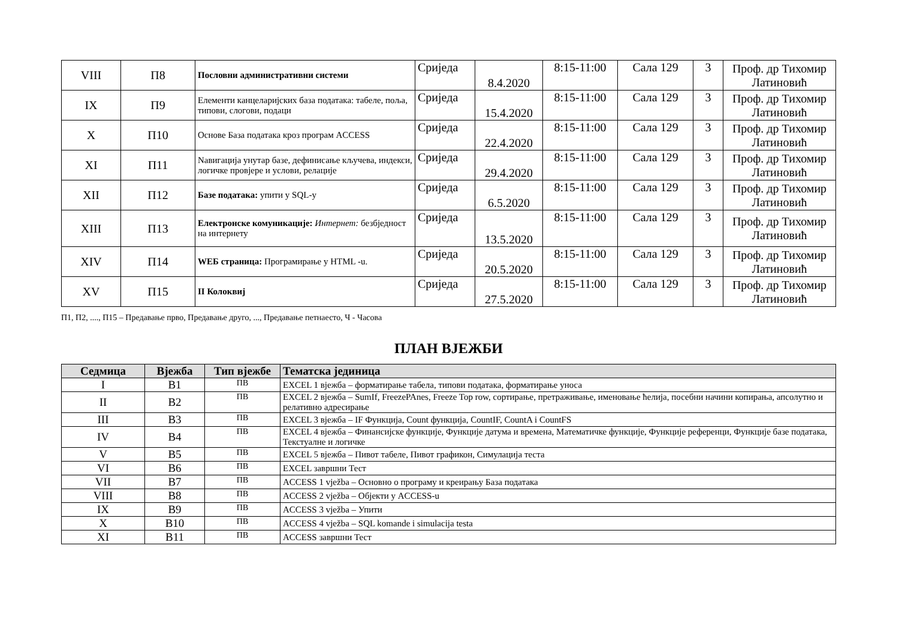| VIII | П8 | Пословни административни системи | Сриједа | 8.4.2020 | 8:15-11:00 | Сала 129 | 3 | Проф. др Тихомир Латиновић |
| IX | П9 | Елементи канцеларијских база података: табеле, поља, типови, слогови, подаци | Сриједа | 15.4.2020 | 8:15-11:00 | Сала 129 | 3 | Проф. др Тихомир Латиновић |
| X | П10 | Основе База података кроз програм ACCESS | Сриједа | 22.4.2020 | 8:15-11:00 | Сала 129 | 3 | Проф. др Тихомир Латиновић |
| XI | П11 | Nавигација унутар базе, дефинисање кључева, индекси, логичке провјере и услови, релације | Сриједа | 29.4.2020 | 8:15-11:00 | Сала 129 | 3 | Проф. др Тихомир Латиновић |
| XII | П12 | Базе података: упити у SQL-у | Сриједа | 6.5.2020 | 8:15-11:00 | Сала 129 | 3 | Проф. др Тихомир Латиновић |
| XIII | П13 | Електронске комуникације: Интернет: безбједност на интернету | Сриједа | 13.5.2020 | 8:15-11:00 | Сала 129 | 3 | Проф. др Тихомир Латиновић |
| XIV | П14 | WEБ страница: Програмирање у HTML -u. | Сриједа | 20.5.2020 | 8:15-11:00 | Сала 129 | 3 | Проф. др Тихомир Латиновић |
| XV | П15 | II Колоквиј | Сриједа | 27.5.2020 | 8:15-11:00 | Сала 129 | 3 | Проф. др Тихомир Латиновић |
П1, П2, ...., П15 – Предавање прво, Предавање друго, ..., Предавање петнаесто, Ч - Часова
ПЛАН ВЈЕЖБИ
| Седмица | Вјежба | Тип вјежбе | Тематска јединица |
| --- | --- | --- | --- |
| I | B1 | ПВ | EXCEL 1 вјежба – форматирање табела, типови података, форматирање уноса |
| II | B2 | ПВ | EXCEL 2 вјежба – SumIf, FreezePAnes, Freeze Top row, сортирање, претраживање, именовање ћелија, посебни начини копирања, апсолутно и релативно адресирање |
| III | B3 | ПВ | EXCEL 3 вјежба – IF Функција, Count функција, CountIF, CountA i CountFS |
| IV | B4 | ПВ | EXCEL 4 вјежба – Финансијске функције, Функције датума и времена, Математичке функције, Функције референци, Функције базе података, Текстуалне и логичке |
| V | B5 | ПВ | EXCEL 5 вјежба – Пивот табеле, Пивот графикон, Симулација теста |
| VI | B6 | ПВ | EXCEL завршни Тест |
| VII | B7 | ПВ | ACCESS 1 vježba – Основно о програму и креирању База података |
| VIII | B8 | ПВ | ACCESS 2 vježba – Објекти у ACCESS-u |
| IX | B9 | ПВ | ACCESS 3 vježba – Упити |
| X | B10 | ПВ | ACCESS 4 vježba – SQL komande i simulacija testa |
| XI | B11 | ПВ | ACCESS завршни Тест |